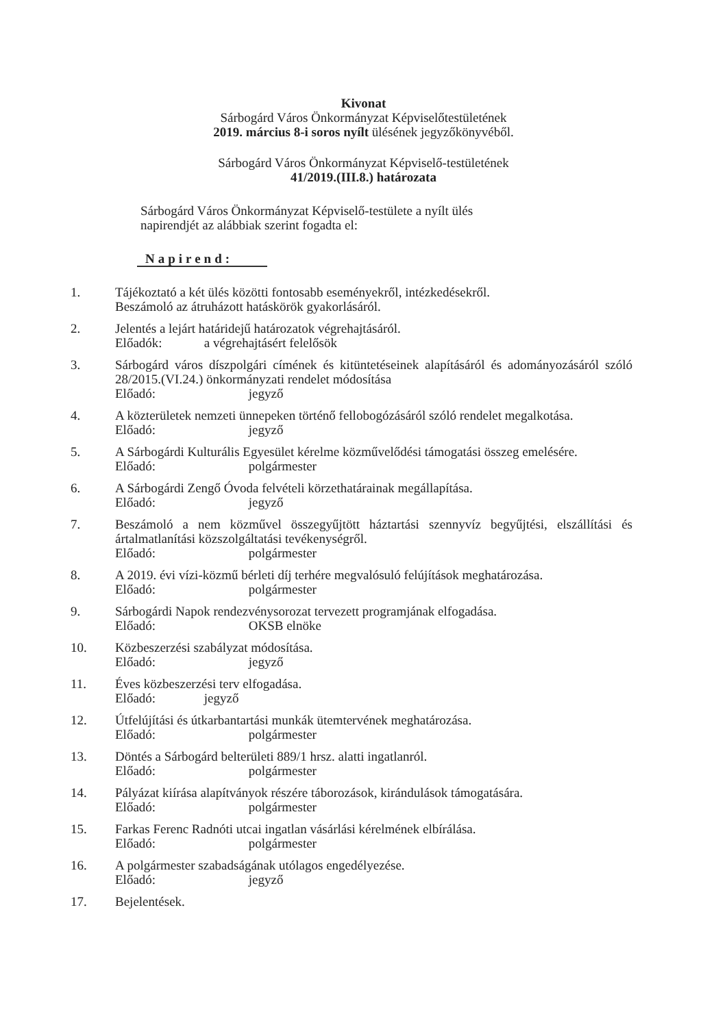Kivonat
Sárbogárd Város Önkormányzat Képviselőtestületének
2019. március 8-i soros nyílt ülésének jegyzőkönyvéből.
Sárbogárd Város Önkormányzat Képviselő-testületének
41/2019.(III.8.) határozata
Sárbogárd Város Önkormányzat Képviselő-testülete a nyílt ülés napirendjét az alábbiak szerint fogadta el:
Napirend:
1. Tájékoztató a két ülés közötti fontosabb eseményekről, intézkedésekről.
Beszámoló az átruházott hatáskörök gyakorlásáról.
2. Jelentés a lejárt határidejű határozatok végrehajtásáról.
Előadók: a végrehajtásért felelősök
3. Sárbogárd város díszpolgári címének és kitüntetéseinek alapításáról és adományozásáról szóló 28/2015.(VI.24.) önkormányzati rendelet módosítása
Előadó: jegyző
4. A közterületek nemzeti ünnepeken történő fellobogózásáról szóló rendelet megalkotása.
Előadó: jegyző
5. A Sárbogárdi Kulturális Egyesület kérelme közművelődési támogatási összeg emelésére.
Előadó: polgármester
6. A Sárbogárdi Zengő Óvoda felvételi körzethatárainak megállapítása.
Előadó: jegyző
7. Beszámoló a nem közművel összegyűjtött háztartási szennyvíz begyűjtési, elszállítási és ártalmatlanítási közszolgáltatási tevékenységről.
Előadó: polgármester
8. A 2019. évi vízi-közmű bérleti díj terhére megvalósuló felújítások meghatározása.
Előadó: polgármester
9. Sárbogárdi Napok rendezvénysorozat tervezett programjának elfogadása.
Előadó: OKSB elnöke
10. Közbeszerzési szabályzat módosítása.
Előadó: jegyző
11. Éves közbeszerzési terv elfogadása.
Előadó: jegyző
12. Útfelújítási és útkarbantartási munkák ütemtervének meghatározása.
Előadó: polgármester
13. Döntés a Sárbogárd belterületi 889/1 hrsz. alatti ingatlanról.
Előadó: polgármester
14. Pályázat kiírása alapítványok részére táborozások, kirándulások támogatására.
Előadó: polgármester
15. Farkas Ferenc Radnóti utcai ingatlan vásárlási kérelmének elbírálása.
Előadó: polgármester
16. A polgármester szabadságának utólagos engedélyezése.
Előadó: jegyző
17. Bejelentések.